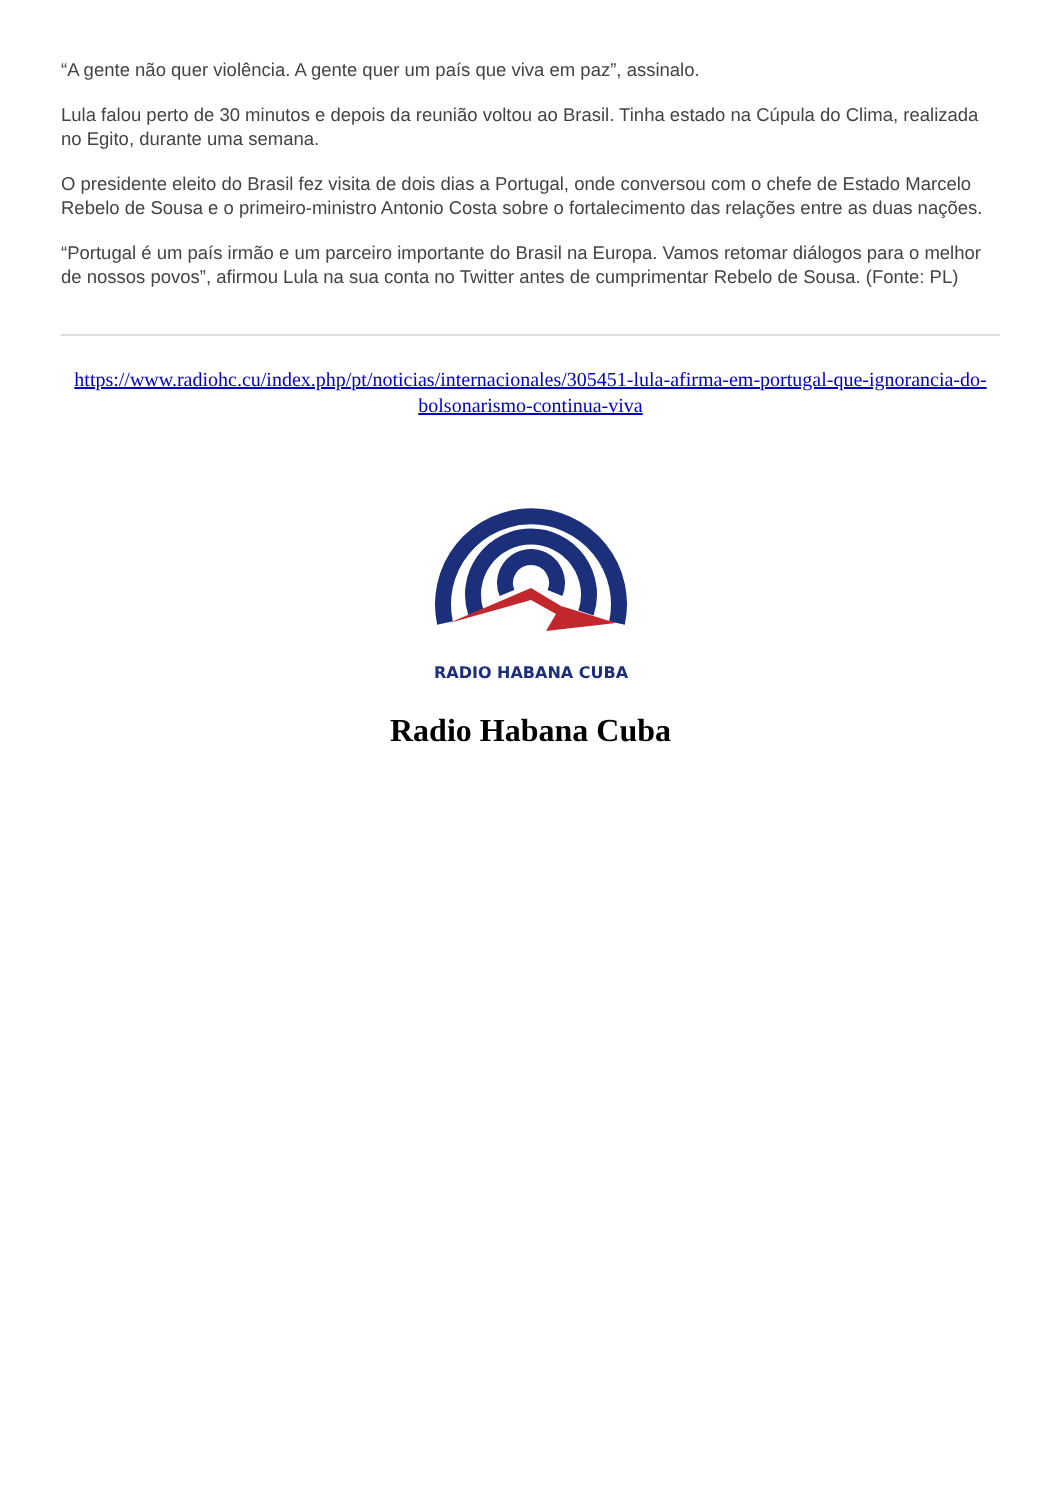“A gente não quer violência. A gente quer um país que viva em paz”, assinalo.
Lula falou perto de 30 minutos e depois da reunião voltou ao Brasil. Tinha estado na Cúpula do Clima, realizada no Egito, durante uma semana.
O presidente eleito do Brasil fez visita de dois dias a Portugal, onde conversou com o chefe de Estado Marcelo Rebelo de Sousa e o primeiro-ministro Antonio Costa sobre o fortalecimento das relações entre as duas nações.
“Portugal é um país irmão e um parceiro importante do Brasil na Europa. Vamos retomar diálogos para o melhor de nossos povos”, afirmou Lula na sua conta no Twitter antes de cumprimentar Rebelo de Sousa. (Fonte: PL)
https://www.radiohc.cu/index.php/pt/noticias/internacionales/305451-lula-afirma-em-portugal-que-ignorancia-do-bolsonarismo-continua-viva
RADIO HABANA CUBA
Radio Habana Cuba